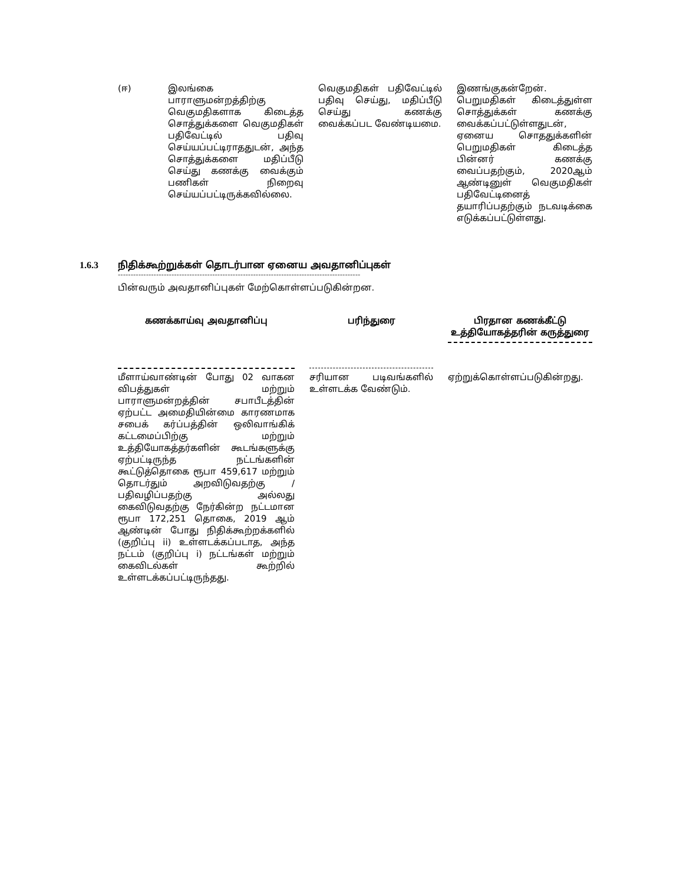| (ஈ) | இலங்கை பாராளுமன்றத்திற்கு வெகுமதிகளாக கிடைத்த சொத்துக்களை வெகுமதிகள் பதிவேட்டில் பதிவு செய்யப்பட்டிராததுடன், அந்த சொத்துக்களை மதிப்பீடு செய்து கணக்கு வைக்கும் பணிகள் நிறைவு செய்யப்பட்டிருக்கவில்லை. | வெகுமதிகள் பதிவேட்டில் பதிவு செய்து, மதிப்பீடு செய்து கணக்கு வைக்கப்பட வேண்டியமை. | இணங்குகன்றேன். பெறுமதிகள் கிடைத்துள்ள சொத்துக்கள் கணக்கு வைக்கப்பட்டுள்ளதுடன், ஏனைய சொததுக்களின் பெறுமதிகள் கிடைத்த பின்னர் கணக்கு வைப்பதற்கும், 2020ஆம் ஆண்டினுள் வெகுமதிகள் பதிவேட்டினைத் தயாரிப்பதற்கும் நடவடிக்கை எடுக்கப்பட்டுள்ளது. |
1.6.3 நிதிக்கூற்றுக்கள் தொடர்பான ஏனைய அவதானிப்புகள்
-----------------------------------------------------------------------------------------------
பின்வரும் அவதானிப்புகள் மேற்கொள்ளப்படுகின்றன.
| கணக்காய்வு அவதானிப்பு | பரிந்துரை | பிரதான கணக்கீட்டு உத்தியோகத்தரின் கருத்துரை |
| மீளாய்வாண்டின் போது 02 வாகன விபத்துகள் மற்றும் பாராளுமன்றத்தின் சபாபீடத்தின் ஏற்பட்ட அமைதியின்மை காரணமாக சபைக் கர்ப்பத்தின் ஒலிவாங்கிக் கட்டமைப்பிற்கு மற்றும் உத்தியோகத்தர்களின் கூடங்களுக்கு ஏற்பட்டிருந்த நட்டங்களின் கூட்டுத்தொகை ரூபா 459,617 மற்றும் தொடர்தும் அறவிடுவதற்கு / பதிவழிப்பதற்கு அல்லது கைவிடுவதற்கு நேர்கின்ற நட்டமான ரூபா 172,251 தொகை, 2019 ஆம் ஆண்டின் போது நிதிக்கூற்றக்களில் (குறிப்பு ii) உள்ளடக்கப்படாத, அந்த நட்டம் (குறிப்பு i) நட்டங்கள் மற்றும் கைவிடல்கள் கூற்றில் உள்ளடக்கப்பட்டிருந்தது. | சரியான படிவங்களில் உள்ளடக்க வேண்டும். | ஏற்றுக்கொள்ளப்படுகின்றது. |